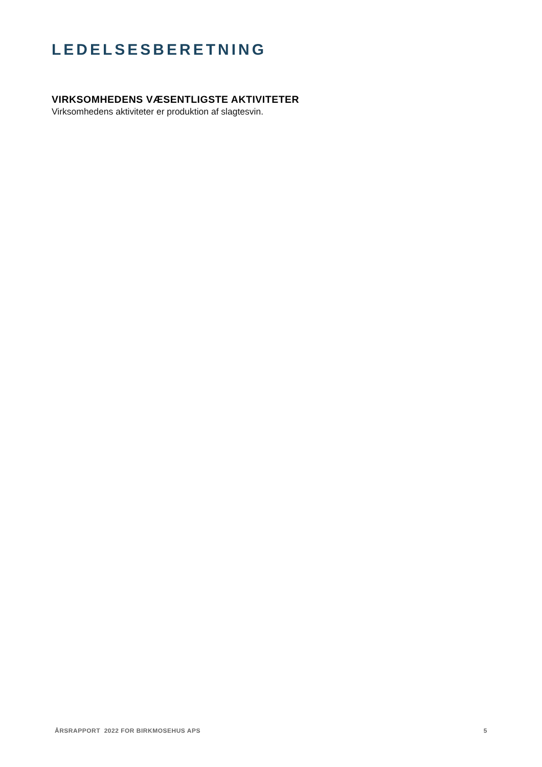LEDELSESBERETNING
VIRKSOMHEDENS VÆSENTLIGSTE AKTIVITETER
Virksomhedens aktiviteter er produktion af slagtesvin.
ÅRSRAPPORT 2022 FOR BIRKMOSEHUS APS 5